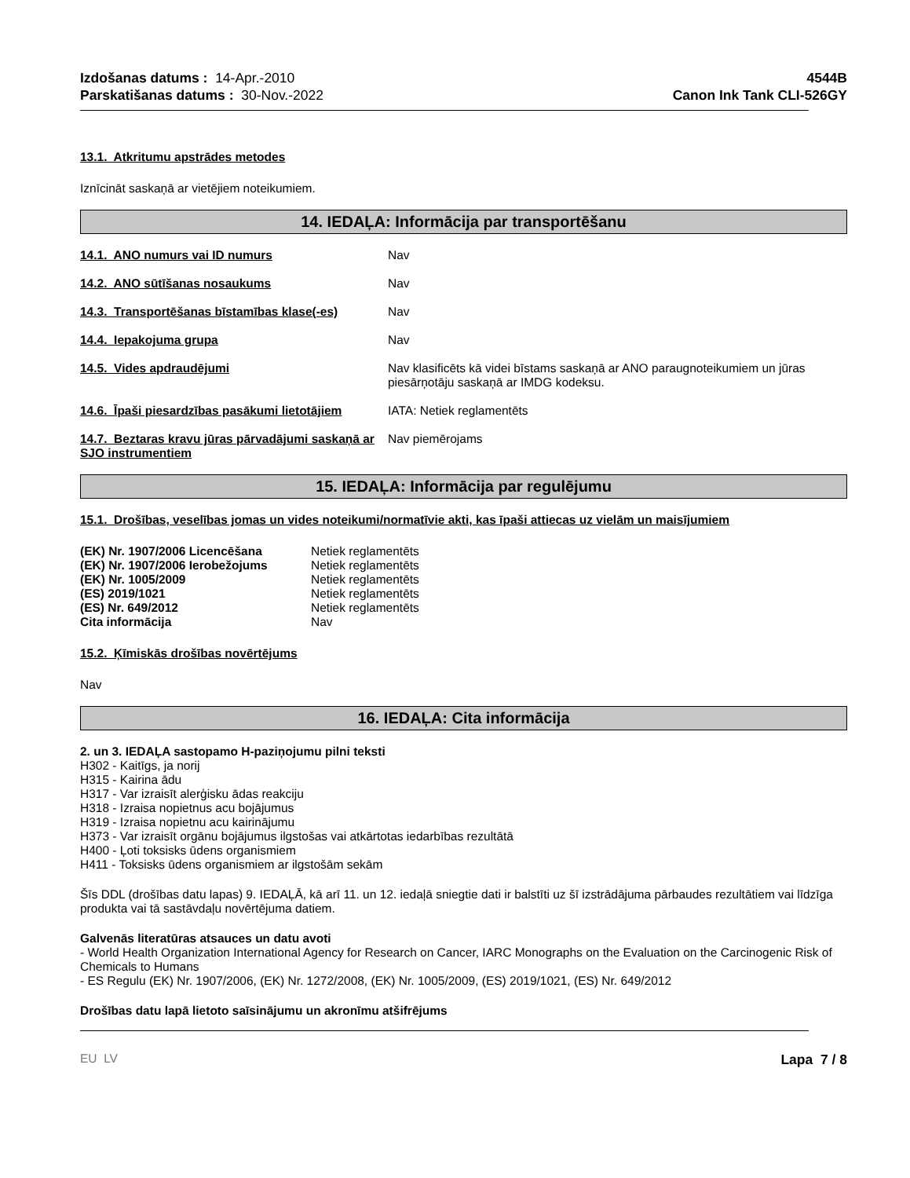Izdošanas datums : 14-Apr.-2010
Parskatišanas datums : 30-Nov.-2022
4544B
Canon Ink Tank CLI-526GY
13.1. Atkritumu apstrādes metodes
Iznīcināt saskaņā ar vietējiem noteikumiem.
14. IEDAĻA: Informācija par transportēšanu
| 14.1. ANO numurs vai ID numurs | Nav |
| 14.2. ANO sūtīšanas nosaukums | Nav |
| 14.3. Transportēšanas bīstamības klase(-es) | Nav |
| 14.4. Iepakojuma grupa | Nav |
| 14.5. Vides apdraudējumi | Nav klasificēts kā videi bīstams saskaņā ar ANO paraugnoteikumiem un jūras piesārņotāju saskaņā ar IMDG kodeksu. |
| 14.6. Īpaši piesardzības pasākumi lietotājiem | IATA: Netiek reglamentēts |
| 14.7. Beztaras kravu jūras pārvadājumi saskaņā ar SJO instrumentiem | Nav piemērojams |
15. IEDAĻA: Informācija par regulējumu
15.1. Drošības, veselības jomas un vides noteikumi/normatīvie akti, kas īpaši attiecas uz vielām un maisījumiem
| (EK) Nr. 1907/2006 Licencēšana | Netiek reglamentēts |
| (EK) Nr. 1907/2006 Ierobežojums | Netiek reglamentēts |
| (EK) Nr. 1005/2009 | Netiek reglamentēts |
| (ES) 2019/1021 | Netiek reglamentēts |
| (ES) Nr. 649/2012 | Netiek reglamentēts |
| Cita informācija | Nav |
15.2. Ķīmiskās drošības novērtējums
Nav
16. IEDAĻA: Cita informācija
2. un 3. IEDAĻA sastopamo H-paziņojumu pilni teksti
H302 - Kaitīgs, ja norij
H315 - Kairina ādu
H317 - Var izraisīt alerģisku ādas reakciju
H318 - Izraisa nopietnus acu bojājumus
H319 - Izraisa nopietnu acu kairinājumu
H373 - Var izraisīt orgānu bojājumus ilgstošas vai atkārtotas iedarbības rezultātā
H400 - Ļoti toksisks ūdens organismiem
H411 - Toksisks ūdens organismiem ar ilgstošām sekām
Šīs DDL (drošības datu lapas) 9. IEDAĻĀ, kā arī 11. un 12. iedaļā sniegtie dati ir balstīti uz šī izstrādājuma pārbaudes rezultātiem vai līdzīga produkta vai tā sastāvdaļu novērtējuma datiem.
Galvenās literatūras atsauces un datu avoti
- World Health Organization International Agency for Research on Cancer, IARC Monographs on the Evaluation on the Carcinogenic Risk of Chemicals to Humans
- ES Regulu (EK) Nr. 1907/2006, (EK) Nr. 1272/2008, (EK) Nr. 1005/2009, (ES) 2019/1021, (ES) Nr. 649/2012
Drošības datu lapā lietoto saīsinājumu un akronīmu atšifrējums
EU LV Lapa 7 / 8